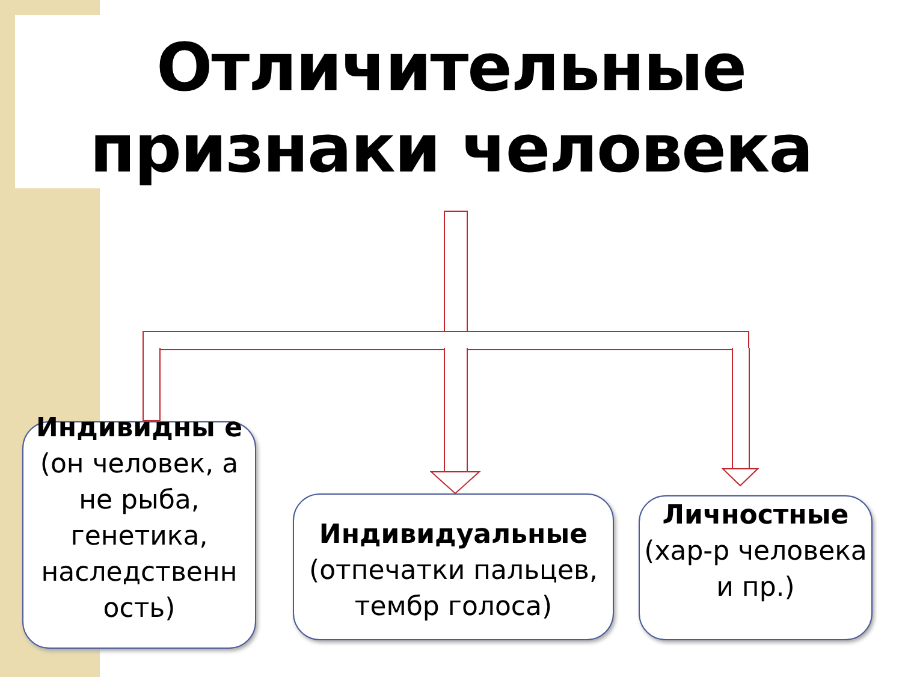Отличительные признаки человека
Индивидны е (он человек, а не рыба, генетика, наследственн ость)
Индивидуальные (отпечатки пальцев, тембр голоса)
Личностные (хар-р человека и пр.)